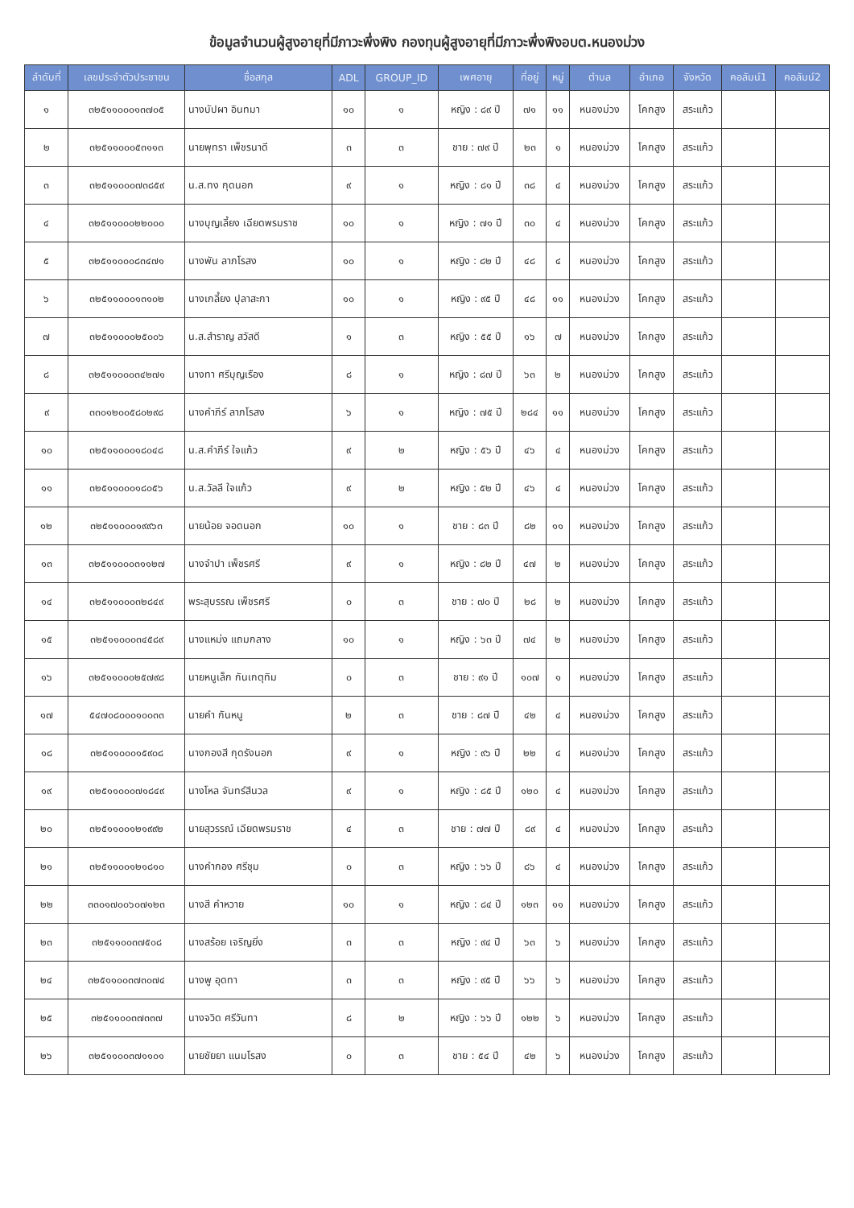ข้อมูลจำนวนผู้สูงอายุที่มีภาวะพึ่งพิง กองทุนผู้สูงอายุที่มีภาวะพึ่งพิงอบต.หนองม่วง
| ลำดับที่ | เลขประจำตัวประชาชน | ชื่อสกุล | ADL | GROUP_ID | เพศอายุ | ที่อยู่ | หมู่ | ตำบล | อำเภอ | จังหวัด | คอลัมน์1 | คอลัมน์2 |
| --- | --- | --- | --- | --- | --- | --- | --- | --- | --- | --- | --- | --- |
| ๑ | ๓๒๕๑๑๐๐๐๑๓๗๐๕ | นางบัปผา อินทมา | ๑๐ | ๑ | หญิง : ๘๙ ปี | ๗๑ | ๑๑ | หนองม่วง | โคกสูง | สระแก้ว | | |
| ๒ | ๓๒๕๑๑๐๐๐๕๓๑๑๓ | นายพุทรา เพ็ชรนาดี | ๓ | ๓ | ชาย : ๗๙ ปี | ๒๓ | ๑ | หนองม่วง | โคกสูง | สระแก้ว | | |
| ๓ | ๓๒๕๑๑๐๐๐๗๓๘๕๙ | น.ส.ทง กุดนอก | ๙ | ๑ | หญิง : ๘๑ ปี | ๓๘ | ๔ | หนองม่วง | โคกสูง | สระแก้ว | | |
| ๔ | ๓๒๕๑๑๐๐๐๒๒๐๐๐ | นางบุญเลี้ยง เฉียดพรมราช | ๑๐ | ๑ | หญิง : ๗๑ ปี | ๓๐ | ๔ | หนองม่วง | โคกสูง | สระแก้ว | | |
| ๕ | ๓๒๕๑๑๐๐๐๘๓๔๗๑ | นางพัน ลาภโรสง | ๑๐ | ๑ | หญิง : ๘๒ ปี | ๔๘ | ๔ | หนองม่วง | โคกสูง | สระแก้ว | | |
| ๖ | ๓๒๕๑๑๐๐๐๑๓๑๐๒ | นางเกลี้ยง ปุลาสะกา | ๑๐ | ๑ | หญิง : ๙๕ ปี | ๔๘ | ๑๑ | หนองม่วง | โคกสูง | สระแก้ว | | |
| ๗ | ๓๒๕๑๑๐๐๐๒๕๐๐๖ | น.ส.สำราญ สวัสดี | ๑ | ๓ | หญิง : ๕๕ ปี | ๑๖ | ๗ | หนองม่วง | โคกสูง | สระแก้ว | | |
| ๘ | ๓๒๕๑๑๐๐๐๓๔๒๗๑ | นางทา ศรีบุญเรือง | ๘ | ๑ | หญิง : ๘๗ ปี | ๖๓ | ๒ | หนองม่วง | โคกสูง | สระแก้ว | | |
| ๙ | ๓๓๐๑๒๐๐๕๘๐๒๙๘ | นางคำภีร์ ลาภโรสง | ๖ | ๑ | หญิง : ๗๕ ปี | ๒๘๔ | ๑๑ | หนองม่วง | โคกสูง | สระแก้ว | | |
| ๑๐ | ๓๒๕๑๑๐๐๐๑๘๐๔๘ | น.ส.คำภีร์ ใจแก้ว | ๙ | ๒ | หญิง : ๕๖ ปี | ๔๖ | ๔ | หนองม่วง | โคกสูง | สระแก้ว | | |
| ๑๑ | ๓๒๕๑๑๐๐๐๑๘๐๕๖ | น.ส.วัลลี ใจแก้ว | ๙ | ๒ | หญิง : ๕๒ ปี | ๔๖ | ๔ | หนองม่วง | โคกสูง | สระแก้ว | | |
| ๑๒ | ๓๒๕๑๑๐๐๐๑๙๙๖๓ | นายน้อย จอดนอก | ๑๐ | ๑ | ชาย : ๘๓ ปี | ๘๒ | ๑๑ | หนองม่วง | โคกสูง | สระแก้ว | | |
| ๑๓ | ๓๒๕๑๑๐๐๐๓๑๑๒๗ | นางจำปา เพ็ชรศรี | ๙ | ๑ | หญิง : ๘๒ ปี | ๔๗ | ๒ | หนองม่วง | โคกสูง | สระแก้ว | | |
| ๑๔ | ๓๒๕๑๑๐๐๐๓๒๘๔๙ | พระสุบรรณ เพ็ชรศรี | ๐ | ๓ | ชาย : ๗๐ ปี | ๒๘ | ๒ | หนองม่วง | โคกสูง | สระแก้ว | | |
| ๑๕ | ๓๒๕๑๑๐๐๐๓๔๕๘๙ | นางแหม่ง แถมกลาง | ๑๐ | ๑ | หญิง : ๖๓ ปี | ๗๔ | ๒ | หนองม่วง | โคกสูง | สระแก้ว | | |
| ๑๖ | ๓๒๕๑๑๐๐๐๒๕๗๙๘ | นายหนูเล็ก กันเกตุทิม | ๐ | ๓ | ชาย : ๙๑ ปี | ๑๐๗ | ๑ | หนองม่วง | โคกสูง | สระแก้ว | | |
| ๑๗ | ๕๔๗๐๘๐๐๐๑๐๐๓๓ | นายคำ กันหนู | ๒ | ๓ | ชาย : ๘๗ ปี | ๔๒ | ๔ | หนองม่วง | โคกสูง | สระแก้ว | | |
| ๑๘ | ๓๒๕๑๑๐๐๐๑๕๙๐๘ | นางกองสี กุดรังนอก | ๙ | ๑ | หญิง : ๙๖ ปี | ๒๒ | ๔ | หนองม่วง | โคกสูง | สระแก้ว | | |
| ๑๙ | ๓๒๕๑๑๐๐๐๗๑๘๔๙ | นางโหล จันทร์สีนวล | ๙ | ๑ | หญิง : ๘๕ ปี | ๑๒๐ | ๔ | หนองม่วง | โคกสูง | สระแก้ว | | |
| ๒๐ | ๓๒๕๑๑๐๐๑๒๑๙๙๒ | นายสุวรรณ์ เฉียดพรมราช | ๔ | ๓ | ชาย : ๗๗ ปี | ๘๙ | ๔ | หนองม่วง | โคกสูง | สระแก้ว | | |
| ๒๑ | ๓๒๕๑๑๐๐๑๒๑๘๑๐ | นางคำกอง ศรีชุม | ๐ | ๓ | หญิง : ๖๖ ปี | ๘๖ | ๔ | หนองม่วง | โคกสูง | สระแก้ว | | |
| ๒๒ | ๓๓๐๑๗๐๐๖๐๗๑๒๓ | นางสี คำหวาย | ๑๐ | ๑ | หญิง : ๘๔ ปี | ๑๒๓ | ๑๑ | หนองม่วง | โคกสูง | สระแก้ว | | |
| ๒๓ | ๓๒๕๑๑๐๐๓๗๕๐๘ | นางสร้อย เจริญยิ่ง | ๓ | ๓ | หญิง : ๙๔ ปี | ๖๓ | ๖ | หนองม่วง | โคกสูง | สระแก้ว | | |
| ๒๔ | ๓๒๕๑๑๐๐๓๗๓๐๗๔ | นางพู อุดทา | ๓ | ๓ | หญิง : ๙๕ ปี | ๖๖ | ๖ | หนองม่วง | โคกสูง | สระแก้ว | | |
| ๒๕ | ๓๒๕๑๑๐๐๓๗๓๓๗ | นางจวิด ศรีวันทา | ๘ | ๒ | หญิง : ๖๖ ปี | ๑๒๒ | ๖ | หนองม่วง | โคกสูง | สระแก้ว | | |
| ๒๖ | ๓๒๕๑๑๐๐๓๗๑๑๐๑ | นายชัยยา แนมโรสง | ๐ | ๓ | ชาย : ๕๔ ปี | ๔๒ | ๖ | หนองม่วง | โคกสูง | สระแก้ว | | |